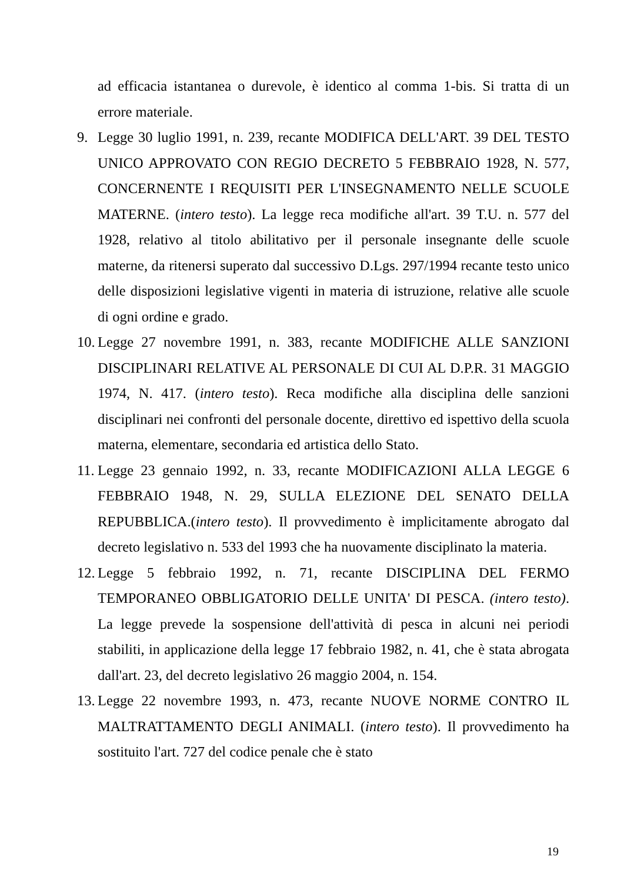ad efficacia istantanea o durevole, è identico al comma 1-bis. Si tratta di un errore materiale.
9. Legge 30 luglio 1991, n. 239, recante MODIFICA DELL'ART. 39 DEL TESTO UNICO APPROVATO CON REGIO DECRETO 5 FEBBRAIO 1928, N. 577, CONCERNENTE I REQUISITI PER L'INSEGNAMENTO NELLE SCUOLE MATERNE. (intero testo). La legge reca modifiche all'art. 39 T.U. n. 577 del 1928, relativo al titolo abilitativo per il personale insegnante delle scuole materne, da ritenersi superato dal successivo D.Lgs. 297/1994 recante testo unico delle disposizioni legislative vigenti in materia di istruzione, relative alle scuole di ogni ordine e grado.
10.
Legge 27 novembre 1991, n. 383, recante MODIFICHE ALLE SANZIONI DISCIPLINARI RELATIVE AL PERSONALE DI CUI AL D.P.R. 31 MAGGIO 1974, N. 417. (intero testo). Reca modifiche alla disciplina delle sanzioni disciplinari nei confronti del personale docente, direttivo ed ispettivo della scuola materna, elementare, secondaria ed artistica dello Stato.
11.
Legge 23 gennaio 1992, n. 33, recante MODIFICAZIONI ALLA LEGGE 6 FEBBRAIO 1948, N. 29, SULLA ELEZIONE DEL SENATO DELLA REPUBBLICA.(intero testo). Il provvedimento è implicitamente abrogato dal decreto legislativo n. 533 del 1993 che ha nuovamente disciplinato la materia.
12.
Legge 5 febbraio 1992, n. 71, recante DISCIPLINA DEL FERMO TEMPORANEO OBBLIGATORIO DELLE UNITA' DI PESCA. (intero testo). La legge prevede la sospensione dell'attività di pesca in alcuni nei periodi stabiliti, in applicazione della legge 17 febbraio 1982, n. 41, che è stata abrogata dall'art. 23, del decreto legislativo 26 maggio 2004, n. 154.
13.
Legge 22 novembre 1993, n. 473, recante NUOVE NORME CONTRO IL MALTRATTAMENTO DEGLI ANIMALI. (intero testo). Il provvedimento ha sostituito l'art. 727 del codice penale che è stato
19